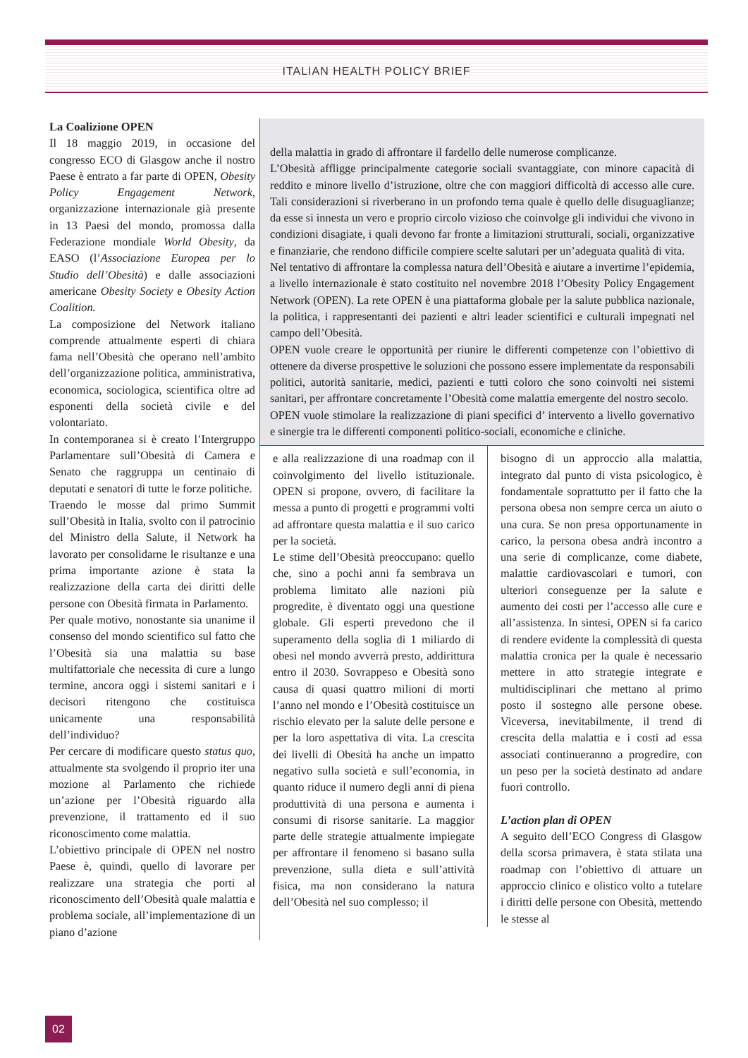ITALIAN HEALTH POLICY BRIEF
La Coalizione OPEN
Il 18 maggio 2019, in occasione del congresso ECO di Glasgow anche il nostro Paese è entrato a far parte di OPEN, Obesity Policy Engagement Network, organizzazione internazionale già presente in 13 Paesi del mondo, promossa dalla Federazione mondiale World Obesity, da EASO (l’Associazione Europea per lo Studio dell’Obesità) e dalle associazioni americane Obesity Society e Obesity Action Coalition.
La composizione del Network italiano comprende attualmente esperti di chiara fama nell’Obesità che operano nell’ambito dell’organizzazione politica, amministrativa, economica, sociologica, scientifica oltre ad esponenti della società civile e del volontariato.
In contemporanea si è creato l’Intergruppo Parlamentare sull’Obesità di Camera e Senato che raggruppa un centinaio di deputati e senatori di tutte le forze politiche.
Traendo le mosse dal primo Summit sull’Obesità in Italia, svolto con il patrocinio del Ministro della Salute, il Network ha lavorato per consolidarne le risultanze e una prima importante azione è stata la realizzazione della carta dei diritti delle persone con Obesità firmata in Parlamento.
Per quale motivo, nonostante sia unanime il consenso del mondo scientifico sul fatto che l’Obesità sia una malattia su base multifattoriale che necessita di cure a lungo termine, ancora oggi i sistemi sanitari e i decisori ritengono che costituisca unicamente una responsabilità dell’individuo?
Per cercare di modificare questo status quo, attualmente sta svolgendo il proprio iter una mozione al Parlamento che richiede un’azione per l’Obesità riguardo alla prevenzione, il trattamento ed il suo riconoscimento come malattia.
L’obiettivo principale di OPEN nel nostro Paese è, quindi, quello di lavorare per realizzare una strategia che porti al riconoscimento dell’Obesità quale malattia e problema sociale, all’implementazione di un piano d’azione
della malattia in grado di affrontare il fardello delle numerose complicanze.
L’Obesità affligge principalmente categorie sociali svantaggiate, con minore capacità di reddito e minore livello d’istruzione, oltre che con maggiori difficoltà di accesso alle cure. Tali considerazioni si riverberano in un profondo tema quale è quello delle disuguaglianze; da esse si innesta un vero e proprio circolo vizioso che coinvolge gli individui che vivono in condizioni disagiate, i quali devono far fronte a limitazioni strutturali, sociali, organizzative e finanziarie, che rendono difficile compiere scelte salutari per un’adeguata qualità di vita.
Nel tentativo di affrontare la complessa natura dell’Obesità e aiutare a invertirne l’epidemia, a livello internazionale è stato costituito nel novembre 2018 l’Obesity Policy Engagement Network (OPEN). La rete OPEN è una piattaforma globale per la salute pubblica nazionale, la politica, i rappresentanti dei pazienti e altri leader scientifici e culturali impegnati nel campo dell’Obesità.
OPEN vuole creare le opportunità per riunire le differenti competenze con l’obiettivo di ottenere da diverse prospettive le soluzioni che possono essere implementate da responsabili politici, autorità sanitarie, medici, pazienti e tutti coloro che sono coinvolti nei sistemi sanitari, per affrontare concretamente l’Obesità come malattia emergente del nostro secolo.
OPEN vuole stimolare la realizzazione di piani specifici d’ intervento a livello governativo e sinergie tra le differenti componenti politico-sociali, economiche e cliniche.
e alla realizzazione di una roadmap con il coinvolgimento del livello istituzionale. OPEN si propone, ovvero, di facilitare la messa a punto di progetti e programmi volti ad affrontare questa malattia e il suo carico per la società.
Le stime dell’Obesità preoccupano: quello che, sino a pochi anni fa sembrava un problema limitato alle nazioni più progredite, è diventato oggi una questione globale. Gli esperti prevedono che il superamento della soglia di 1 miliardo di obesi nel mondo avverrà presto, addirittura entro il 2030. Sovrappeso e Obesità sono causa di quasi quattro milioni di morti l’anno nel mondo e l’Obesità costituisce un rischio elevato per la salute delle persone e per la loro aspettativa di vita. La crescita dei livelli di Obesità ha anche un impatto negativo sulla società e sull’economia, in quanto riduce il numero degli anni di piena produttività di una persona e aumenta i consumi di risorse sanitarie. La maggior parte delle strategie attualmente impiegate per affrontare il fenomeno si basano sulla prevenzione, sulla dieta e sull’attività fisica, ma non considerano la natura dell’Obesità nel suo complesso; il
bisogno di un approccio alla malattia, integrato dal punto di vista psicologico, è fondamentale soprattutto per il fatto che la persona obesa non sempre cerca un aiuto o una cura. Se non presa opportunamente in carico, la persona obesa andrà incontro a una serie di complicanze, come diabete, malattie cardiovascolari e tumori, con ulteriori conseguenze per la salute e aumento dei costi per l’accesso alle cure e all’assistenza. In sintesi, OPEN si fa carico di rendere evidente la complessità di questa malattia cronica per la quale è necessario mettere in atto strategie integrate e multidisciplinari che mettano al primo posto il sostegno alle persone obese. Viceversa, inevitabilmente, il trend di crescita della malattia e i costi ad essa associati continueranno a progredire, con un peso per la società destinato ad andare fuori controllo.
L’action plan di OPEN
A seguito dell’ECO Congress di Glasgow della scorsa primavera, è stata stilata una roadmap con l’obiettivo di attuare un approccio clinico e olistico volto a tutelare i diritti delle persone con Obesità, mettendo le stesse al
02